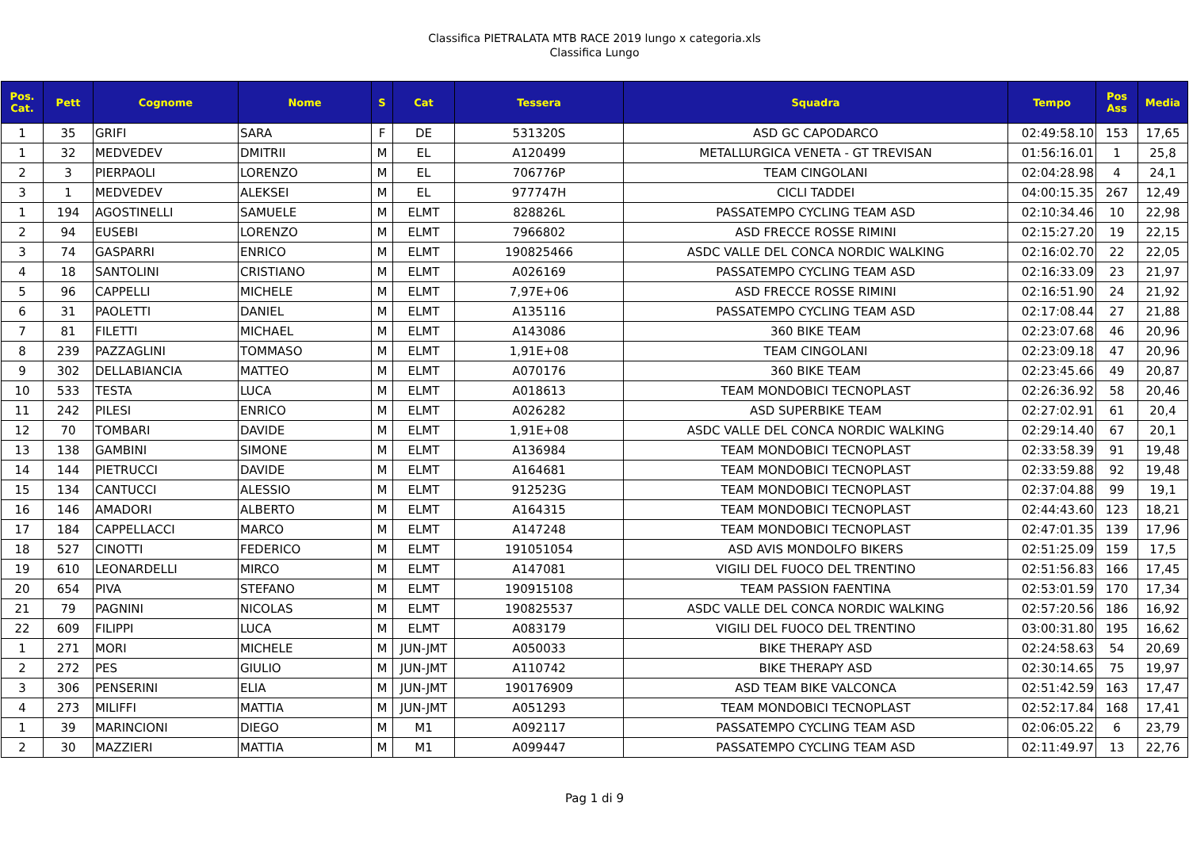Classifica PIETRALATA MTB RACE 2019 lungo x categoria.xls
Classifica Lungo
| Pos. Cat. | Pett | Cognome | Nome | S | Cat | Tessera | Squadra | Tempo | Pos Ass | Media |
| --- | --- | --- | --- | --- | --- | --- | --- | --- | --- | --- |
| 1 | 35 | GRIFI | SARA | F | DE | 531320S | ASD GC CAPODARCO | 02:49:58.10 | 153 | 17,65 |
| 1 | 32 | MEDVEDEV | DMITRII | M | EL | A120499 | METALLURGICA VENETA - GT TREVISAN | 01:56:16.01 | 1 | 25,8 |
| 2 | 3 | PIERPAOLI | LORENZO | M | EL | 706776P | TEAM CINGOLANI | 02:04:28.98 | 4 | 24,1 |
| 3 | 1 | MEDVEDEV | ALEKSEI | M | EL | 977747H | CICLI TADDEI | 04:00:15.35 | 267 | 12,49 |
| 1 | 194 | AGOSTINELLI | SAMUELE | M | ELMT | 828826L | PASSATEMPO CYCLING TEAM ASD | 02:10:34.46 | 10 | 22,98 |
| 2 | 94 | EUSEBI | LORENZO | M | ELMT | 7966802 | ASD FRECCE ROSSE RIMINI | 02:15:27.20 | 19 | 22,15 |
| 3 | 74 | GASPARRI | ENRICO | M | ELMT | 190825466 | ASDC VALLE DEL CONCA NORDIC WALKING | 02:16:02.70 | 22 | 22,05 |
| 4 | 18 | SANTOLINI | CRISTIANO | M | ELMT | A026169 | PASSATEMPO CYCLING TEAM ASD | 02:16:33.09 | 23 | 21,97 |
| 5 | 96 | CAPPELLI | MICHELE | M | ELMT | 7,97E+06 | ASD FRECCE ROSSE RIMINI | 02:16:51.90 | 24 | 21,92 |
| 6 | 31 | PAOLETTI | DANIEL | M | ELMT | A135116 | PASSATEMPO CYCLING TEAM ASD | 02:17:08.44 | 27 | 21,88 |
| 7 | 81 | FILETTI | MICHAEL | M | ELMT | A143086 | 360 BIKE TEAM | 02:23:07.68 | 46 | 20,96 |
| 8 | 239 | PAZZAGLINI | TOMMASO | M | ELMT | 1,91E+08 | TEAM CINGOLANI | 02:23:09.18 | 47 | 20,96 |
| 9 | 302 | DELLABIANCIA | MATTEO | M | ELMT | A070176 | 360 BIKE TEAM | 02:23:45.66 | 49 | 20,87 |
| 10 | 533 | TESTA | LUCA | M | ELMT | A018613 | TEAM MONDOBICI TECNOPLAST | 02:26:36.92 | 58 | 20,46 |
| 11 | 242 | PILESI | ENRICO | M | ELMT | A026282 | ASD SUPERBIKE TEAM | 02:27:02.91 | 61 | 20,4 |
| 12 | 70 | TOMBARI | DAVIDE | M | ELMT | 1,91E+08 | ASDC VALLE DEL CONCA NORDIC WALKING | 02:29:14.40 | 67 | 20,1 |
| 13 | 138 | GAMBINI | SIMONE | M | ELMT | A136984 | TEAM MONDOBICI TECNOPLAST | 02:33:58.39 | 91 | 19,48 |
| 14 | 144 | PIETRUCCI | DAVIDE | M | ELMT | A164681 | TEAM MONDOBICI TECNOPLAST | 02:33:59.88 | 92 | 19,48 |
| 15 | 134 | CANTUCCI | ALESSIO | M | ELMT | 912523G | TEAM MONDOBICI TECNOPLAST | 02:37:04.88 | 99 | 19,1 |
| 16 | 146 | AMADORI | ALBERTO | M | ELMT | A164315 | TEAM MONDOBICI TECNOPLAST | 02:44:43.60 | 123 | 18,21 |
| 17 | 184 | CAPPELLACCI | MARCO | M | ELMT | A147248 | TEAM MONDOBICI TECNOPLAST | 02:47:01.35 | 139 | 17,96 |
| 18 | 527 | CINOTTI | FEDERICO | M | ELMT | 191051054 | ASD AVIS MONDOLFO BIKERS | 02:51:25.09 | 159 | 17,5 |
| 19 | 610 | LEONARDELLI | MIRCO | M | ELMT | A147081 | VIGILI DEL FUOCO DEL TRENTINO | 02:51:56.83 | 166 | 17,45 |
| 20 | 654 | PIVA | STEFANO | M | ELMT | 190915108 | TEAM PASSION FAENTINA | 02:53:01.59 | 170 | 17,34 |
| 21 | 79 | PAGNINI | NICOLAS | M | ELMT | 190825537 | ASDC VALLE DEL CONCA NORDIC WALKING | 02:57:20.56 | 186 | 16,92 |
| 22 | 609 | FILIPPI | LUCA | M | ELMT | A083179 | VIGILI DEL FUOCO DEL TRENTINO | 03:00:31.80 | 195 | 16,62 |
| 1 | 271 | MORI | MICHELE | M | JUN-JMT | A050033 | BIKE THERAPY ASD | 02:24:58.63 | 54 | 20,69 |
| 2 | 272 | PES | GIULIO | M | JUN-JMT | A110742 | BIKE THERAPY ASD | 02:30:14.65 | 75 | 19,97 |
| 3 | 306 | PENSERINI | ELIA | M | JUN-JMT | 190176909 | ASD TEAM BIKE VALCONCA | 02:51:42.59 | 163 | 17,47 |
| 4 | 273 | MILIFFI | MATTIA | M | JUN-JMT | A051293 | TEAM MONDOBICI TECNOPLAST | 02:52:17.84 | 168 | 17,41 |
| 1 | 39 | MARINCIONI | DIEGO | M | M1 | A092117 | PASSATEMPO CYCLING TEAM ASD | 02:06:05.22 | 6 | 23,79 |
| 2 | 30 | MAZZIERI | MATTIA | M | M1 | A099447 | PASSATEMPO CYCLING TEAM ASD | 02:11:49.97 | 13 | 22,76 |
Pag 1 di 9